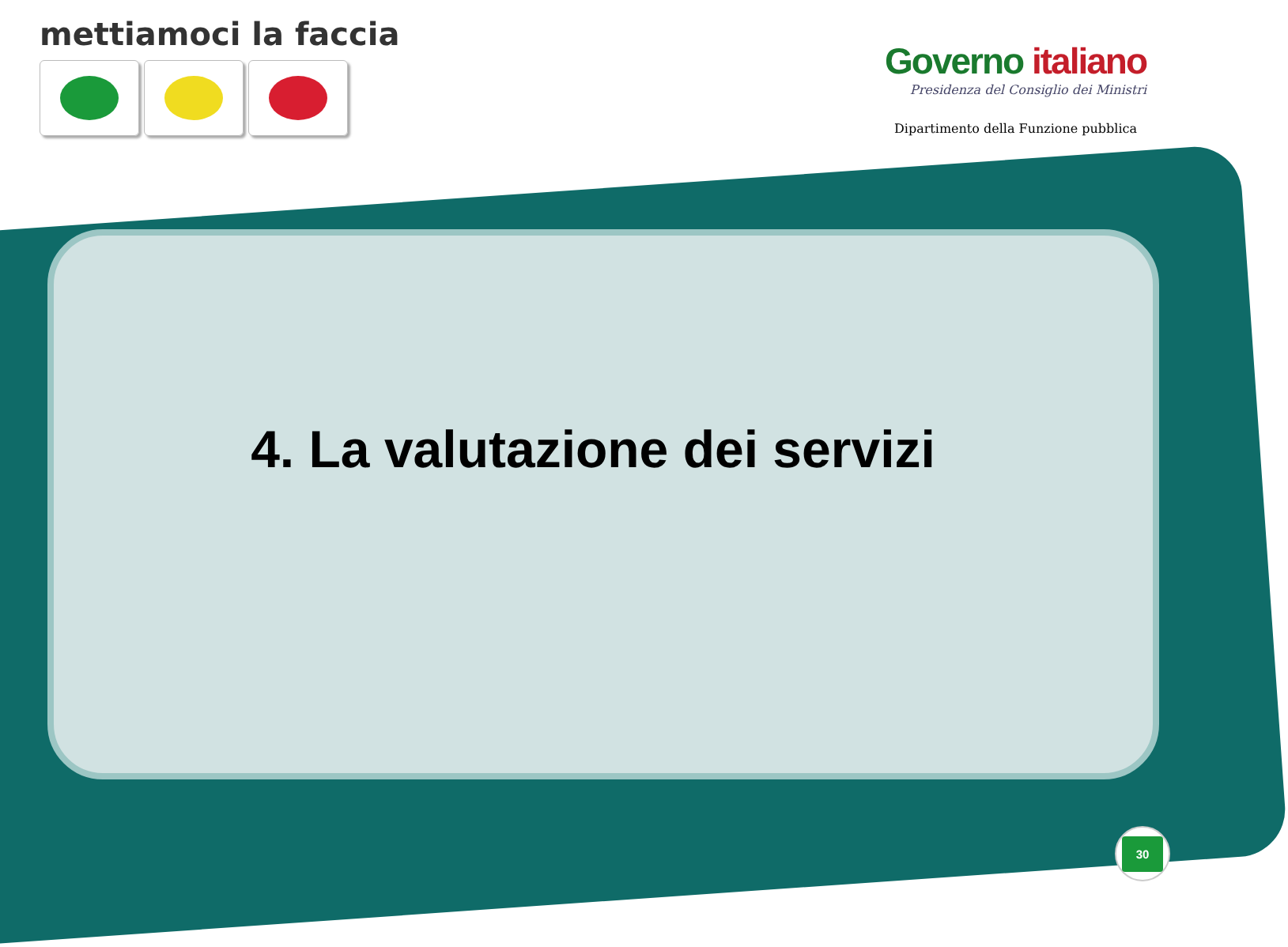mettiamoci la faccia
Governo italiano
Presidenza del Consiglio dei Ministri
Dipartimento della Funzione pubblica
4. La valutazione dei servizi
30